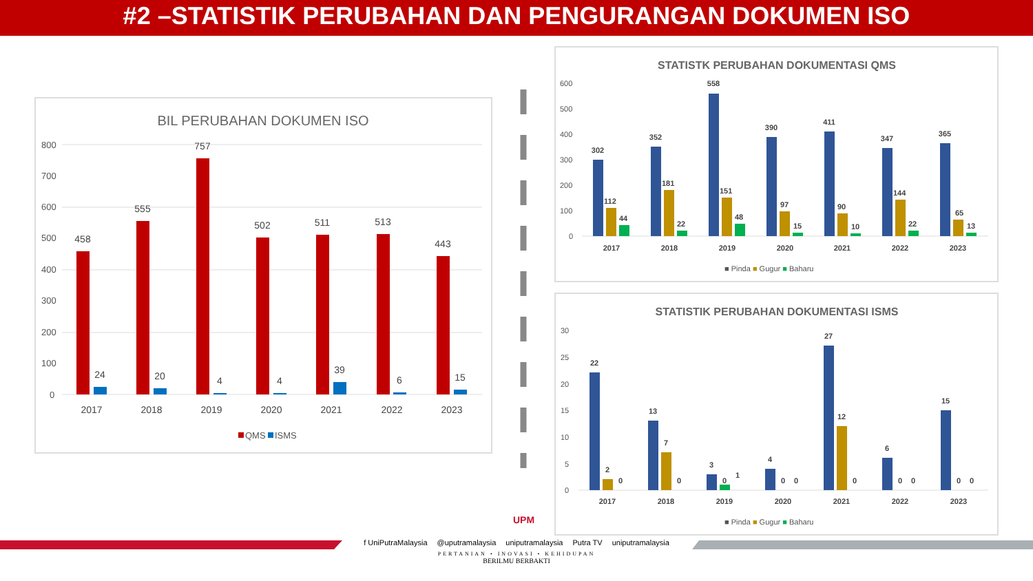#2 –STATISTIK PERUBAHAN DAN PENGURANGAN DOKUMEN ISO
BIL PERUBAHAN DOKUMEN ISO
800
700
600
500
400
300
200
100
0
458
555
757
502
511
513
443
24
20
4
4
39
6
15
2017
2018
2019
2020
2021
2022
2023
QMS
ISMS
STATISTK PERUBAHAN DOKUMENTASI QMS
600
500
400
300
200
100
0
302
352
558
390
411
347
365
2017
2018
2019
2020
2021
2022
2023
112
44
181
22
151
48
97
15
90
10
144
22
65
13
■ Pinda ■ Gugur ■ Baharu
STATISTIK PERUBAHAN DOKUMENTASI ISMS
30
25
20
15
10
5
0
22
13
3
4
27
6
15
2
0
7
0
0
1
0
0
12
0
0
0
0
0
2017
2018
2019
2020
2021
2022
2023
■ Pinda ■ Gugur ■ Baharu
UPM
f UniPutraMalaysia @uputramalaysia uniputramalaysia Putra TV uniputramalaysia
PERTANIAN • INOVASI • KEHIDUPAN
BERILMU BERBAKTI